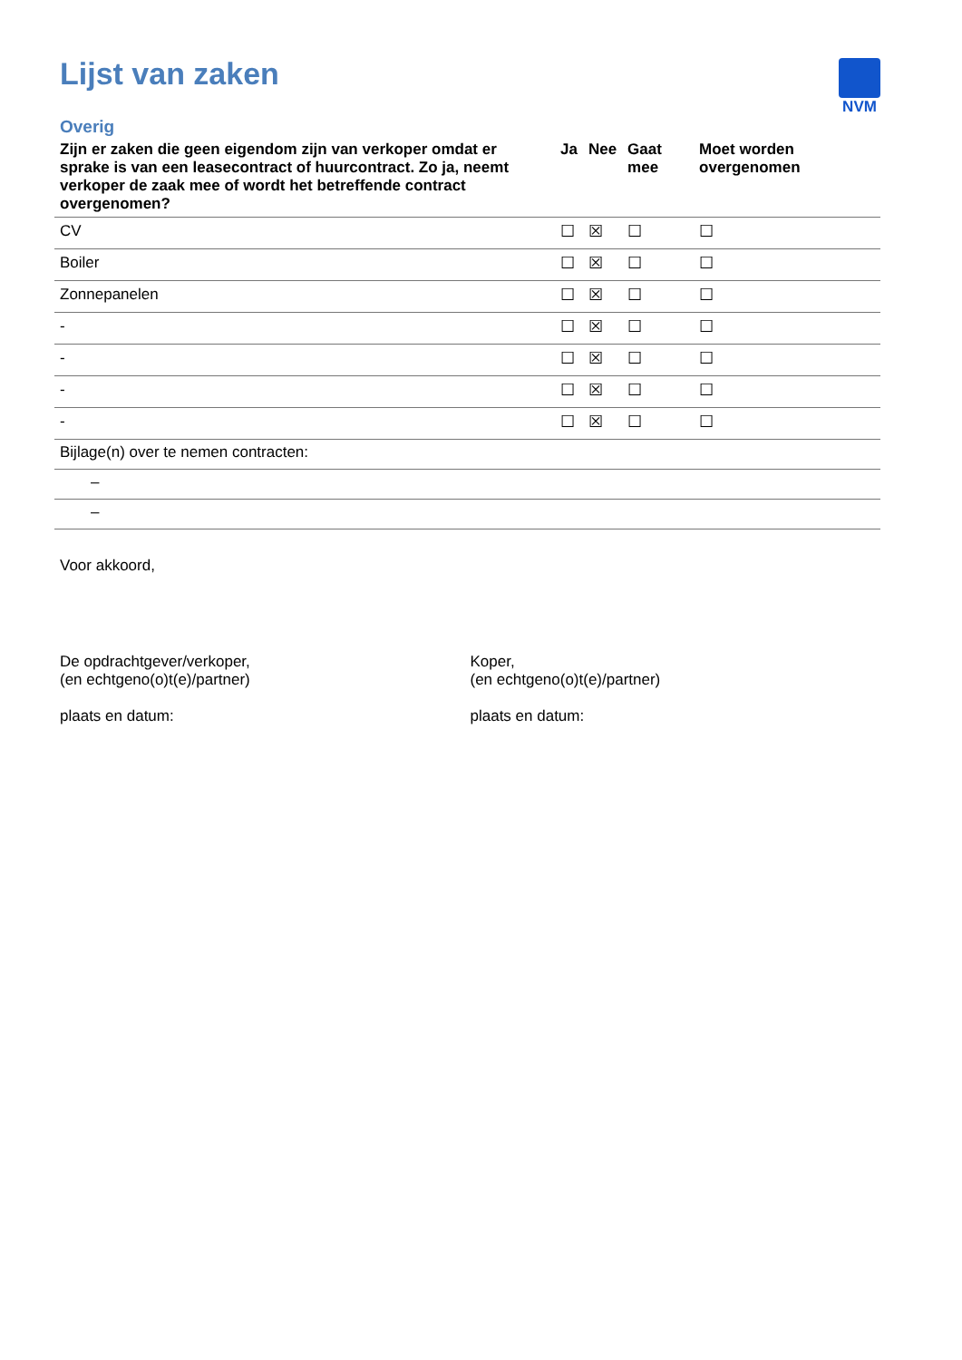NVM
Lijst van zaken
Overig
| Zijn er zaken die geen eigendom zijn van verkoper omdat er sprake is van een leasecontract of huurcontract. Zo ja, neemt verkoper de zaak mee of wordt het betreffende contract overgenomen? | Ja | Nee | Gaat mee | Moet worden overgenomen |
| --- | --- | --- | --- | --- |
| CV | ☐ | ☒ | ☐ | ☐ |
| Boiler | ☐ | ☒ | ☐ | ☐ |
| Zonnepanelen | ☐ | ☒ | ☐ | ☐ |
| - | ☐ | ☒ | ☐ | ☐ |
| - | ☐ | ☒ | ☐ | ☐ |
| - | ☐ | ☒ | ☐ | ☐ |
| - | ☐ | ☒ | ☐ | ☐ |
| Bijlage(n) over te nemen contracten: | | | | |
| – | | | | |
| – | | | | |
Voor akkoord,
De opdrachtgever/verkoper,
(en echtgeno(o)t(e)/partner)
plaats en datum:
Koper,
(en echtgeno(o)t(e)/partner)
plaats en datum: